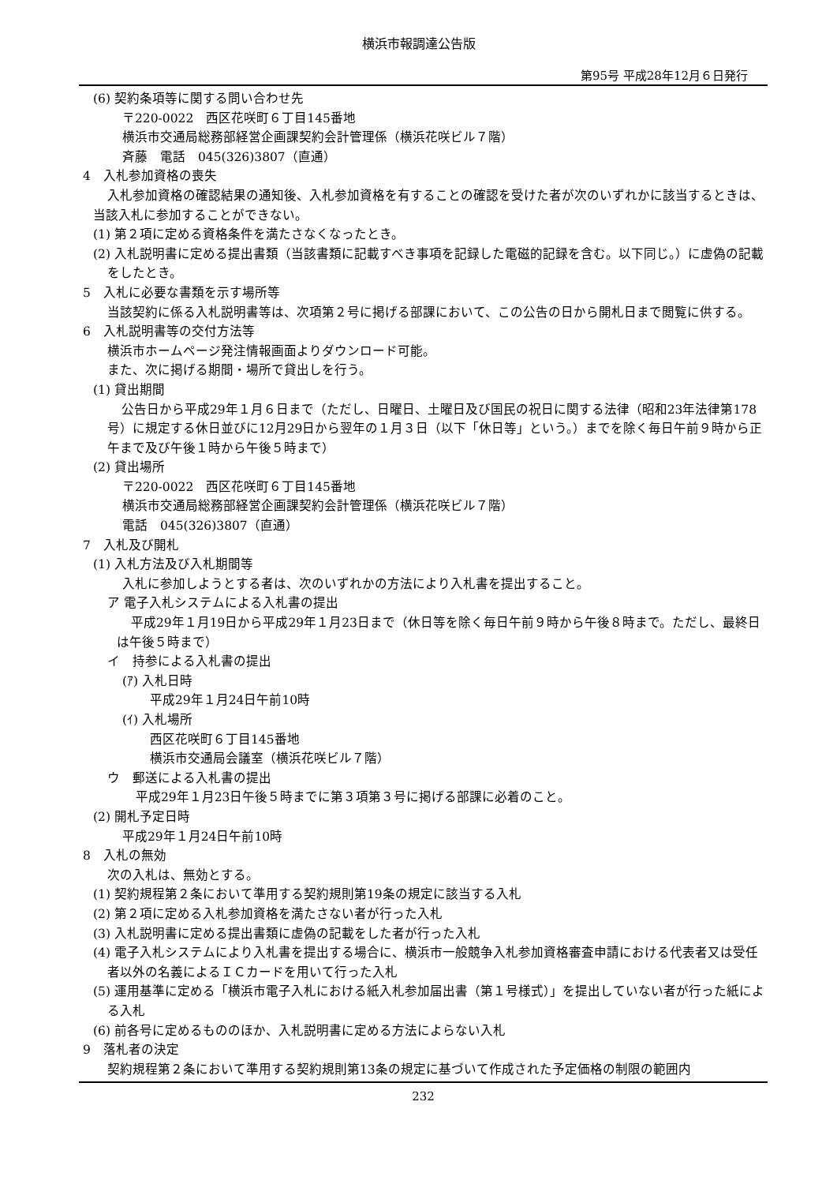横浜市報調達公告版
第95号 平成28年12月６日発行
(6) 契約条項等に関する問い合わせ先
〒220-0022　西区花咲町６丁目145番地
横浜市交通局総務部経営企画課契約会計管理係（横浜花咲ビル７階）
斉藤　電話　045(326)3807（直通）
4　入札参加資格の喪失
入札参加資格の確認結果の通知後、入札参加資格を有することの確認を受けた者が次のいずれかに該当するときは、当該入札に参加することができない。
(1) 第２項に定める資格条件を満たさなくなったとき。
(2) 入札説明書に定める提出書類（当該書類に記載すべき事項を記録した電磁的記録を含む。以下同じ。）に虚偽の記載をしたとき。
5　入札に必要な書類を示す場所等
当該契約に係る入札説明書等は、次項第２号に掲げる部課において、この公告の日から開札日まで閲覧に供する。
6　入札説明書等の交付方法等
横浜市ホームページ発注情報画面よりダウンロード可能。
また、次に掲げる期間・場所で貸出しを行う。
(1) 貸出期間
公告日から平成29年１月６日まで（ただし、日曜日、土曜日及び国民の祝日に関する法律（昭和23年法律第178号）に規定する休日並びに12月29日から翌年の１月３日（以下「休日等」という。）までを除く毎日午前９時から正午まで及び午後１時から午後５時まで）
(2) 貸出場所
〒220-0022　西区花咲町６丁目145番地
横浜市交通局総務部経営企画課契約会計管理係（横浜花咲ビル７階）
電話　045(326)3807（直通）
7　入札及び開札
(1) 入札方法及び入札期間等
入札に参加しようとする者は、次のいずれかの方法により入札書を提出すること。
ア 電子入札システムによる入札書の提出
平成29年１月19日から平成29年１月23日まで（休日等を除く毎日午前９時から午後８時まで。ただし、最終日は午後５時まで）
イ　持参による入札書の提出
(ｱ) 入札日時
平成29年１月24日午前10時
(ｲ) 入札場所
西区花咲町６丁目145番地
横浜市交通局会議室（横浜花咲ビル７階）
ウ　郵送による入札書の提出
平成29年１月23日午後５時までに第３項第３号に掲げる部課に必着のこと。
(2) 開札予定日時
平成29年１月24日午前10時
8　入札の無効
次の入札は、無効とする。
(1) 契約規程第２条において準用する契約規則第19条の規定に該当する入札
(2) 第２項に定める入札参加資格を満たさない者が行った入札
(3) 入札説明書に定める提出書類に虚偽の記載をした者が行った入札
(4) 電子入札システムにより入札書を提出する場合に、横浜市一般競争入札参加資格審査申請における代表者又は受任者以外の名義によるＩＣカードを用いて行った入札
(5) 運用基準に定める「横浜市電子入札における紙入札参加届出書（第１号様式）」を提出していない者が行った紙による入札
(6) 前各号に定めるもののほか、入札説明書に定める方法によらない入札
9　落札者の決定
契約規程第２条において準用する契約規則第13条の規定に基づいて作成された予定価格の制限の範囲内
232